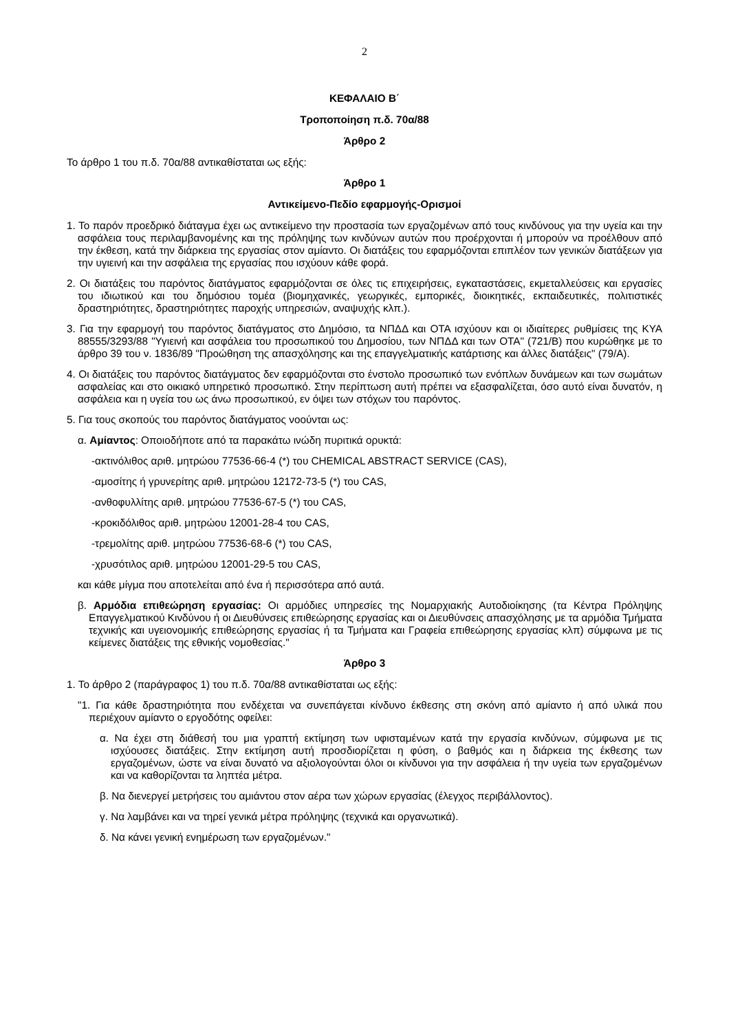2
ΚΕΦΑΛΑΙΟ Β΄
Τροποποίηση π.δ. 70α/88
Άρθρο 2
Το άρθρο 1 του π.δ. 70α/88 αντικαθίσταται ως εξής:
Άρθρο 1
Αντικείμενο-Πεδίο εφαρμογής-Ορισμοί
1. Το παρόν προεδρικό διάταγμα έχει ως αντικείμενο την προστασία των εργαζομένων από τους κινδύνους για την υγεία και την ασφάλεια τους περιλαμβανομένης και της πρόληψης των κινδύνων αυτών που προέρχονται ή μπορούν να προέλθουν από την έκθεση, κατά την διάρκεια της εργασίας στον αμίαντο. Οι διατάξεις του εφαρμόζονται επιπλέον των γενικών διατάξεων για την υγιεινή και την ασφάλεια της εργασίας που ισχύουν κάθε φορά.
2. Οι διατάξεις του παρόντος διατάγματος εφαρμόζονται σε όλες τις επιχειρήσεις, εγκαταστάσεις, εκμεταλλεύσεις και εργασίες του ιδιωτικού και του δημόσιου τομέα (βιομηχανικές, γεωργικές, εμπορικές, διοικητικές, εκπαιδευτικές, πολιτιστικές δραστηριότητες, δραστηριότητες παροχής υπηρεσιών, αναψυχής κλπ.).
3. Για την εφαρμογή του παρόντος διατάγματος στο Δημόσιο, τα ΝΠΔΔ και ΟΤΑ ισχύουν και οι ιδιαίτερες ρυθμίσεις της ΚΥΑ 88555/3293/88 "Υγιεινή και ασφάλεια του προσωπικού του Δημοσίου, των ΝΠΔΔ και των ΟΤΑ" (721/Β) που κυρώθηκε με το άρθρο 39 του ν. 1836/89 "Προώθηση της απασχόλησης και της επαγγελματικής κατάρτισης και άλλες διατάξεις" (79/Α).
4. Οι διατάξεις του παρόντος διατάγματος δεν εφαρμόζονται στο ένστολο προσωπικό των ενόπλων δυνάμεων και των σωμάτων ασφαλείας και στο οικιακό υπηρετικό προσωπικό. Στην περίπτωση αυτή πρέπει να εξασφαλίζεται, όσο αυτό είναι δυνατόν, η ασφάλεια και η υγεία του ως άνω προσωπικού, εν όψει των στόχων του παρόντος.
5. Για τους σκοπούς του παρόντος διατάγματος νοούνται ως:
α. Αμίαντος: Οποιοδήποτε από τα παρακάτω ινώδη πυριτικά ορυκτά:
-ακτινόλιθος αριθ. μητρώου 77536-66-4 (*) του CHEMICAL ABSTRACT SERVICE (CAS),
-αμοσίτης ή γρυνερίτης αριθ. μητρώου 12172-73-5 (*) του CAS,
-ανθοφυλλίτης αριθ. μητρώου 77536-67-5 (*) του CAS,
-κροκιδόλιθος αριθ. μητρώου 12001-28-4 του CAS,
-τρεμολίτης αριθ. μητρώου 77536-68-6 (*) του CAS,
-χρυσότιλος αριθ. μητρώου 12001-29-5 του CAS,
και κάθε μίγμα που αποτελείται από ένα ή περισσότερα από αυτά.
β. Αρμόδια επιθεώρηση εργασίας: Οι αρμόδιες υπηρεσίες της Νομαρχιακής Αυτοδιοίκησης (τα Κέντρα Πρόληψης Επαγγελματικού Κινδύνου ή οι Διευθύνσεις επιθεώρησης εργασίας και οι Διευθύνσεις απασχόλησης με τα αρμόδια Τμήματα τεχνικής και υγειονομικής επιθεώρησης εργασίας ή τα Τμήματα και Γραφεία επιθεώρησης εργασίας κλπ) σύμφωνα με τις κείμενες διατάξεις της εθνικής νομοθεσίας."
Άρθρο 3
1. Το άρθρο 2 (παράγραφος 1) του π.δ. 70α/88 αντικαθίσταται ως εξής:
"1. Για κάθε δραστηριότητα που ενδέχεται να συνεπάγεται κίνδυνο έκθεσης στη σκόνη από αμίαντο ή από υλικά που περιέχουν αμίαντο ο εργοδότης οφείλει:
α. Να έχει στη διάθεσή του μια γραπτή εκτίμηση των υφισταμένων κατά την εργασία κινδύνων, σύμφωνα με τις ισχύουσες διατάξεις. Στην εκτίμηση αυτή προσδιορίζεται η φύση, ο βαθμός και η διάρκεια της έκθεσης των εργαζομένων, ώστε να είναι δυνατό να αξιολογούνται όλοι οι κίνδυνοι για την ασφάλεια ή την υγεία των εργαζομένων και να καθορίζονται τα ληπτέα μέτρα.
β. Να διενεργεί μετρήσεις του αμιάντου στον αέρα των χώρων εργασίας (έλεγχος περιβάλλοντος).
γ. Να λαμβάνει και να τηρεί γενικά μέτρα πρόληψης (τεχνικά και οργανωτικά).
δ. Να κάνει γενική ενημέρωση των εργαζομένων."